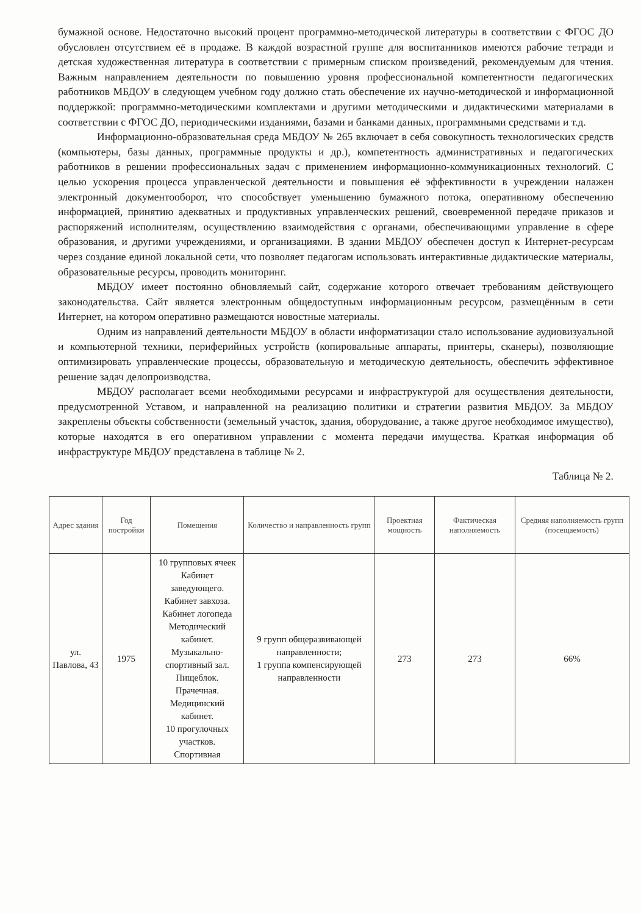бумажной основе. Недостаточно высокий процент программно-методической литературы в соответствии с ФГОС ДО обусловлен отсутствием её в продаже. В каждой возрастной группе для воспитанников имеются рабочие тетради и детская художественная литература в соответствии с примерным списком произведений, рекомендуемым для чтения. Важным направлением деятельности по повышению уровня профессиональной компетентности педагогических работников МБДОУ в следующем учебном году должно стать обеспечение их научно-методической и информационной поддержкой: программно-методическими комплектами и другими методическими и дидактическими материалами в соответствии с ФГОС ДО, периодическими изданиями, базами и банками данных, программными средствами и т.д.
Информационно-образовательная среда МБДОУ № 265 включает в себя совокупность технологических средств (компьютеры, базы данных, программные продукты и др.), компетентность административных и педагогических работников в решении профессиональных задач с применением информационно-коммуникационных технологий. С целью ускорения процесса управленческой деятельности и повышения её эффективности в учреждении налажен электронный документооборот, что способствует уменьшению бумажного потока, оперативному обеспечению информацией, принятию адекватных и продуктивных управленческих решений, своевременной передаче приказов и распоряжений исполнителям, осуществлению взаимодействия с органами, обеспечивающими управление в сфере образования, и другими учреждениями, и организациями. В здании МБДОУ обеспечен доступ к Интернет-ресурсам через создание единой локальной сети, что позволяет педагогам использовать интерактивные дидактические материалы, образовательные ресурсы, проводить мониторинг.
МБДОУ имеет постоянно обновляемый сайт, содержание которого отвечает требованиям действующего законодательства. Сайт является электронным общедоступным информационным ресурсом, размещённым в сети Интернет, на котором оперативно размещаются новостные материалы.
Одним из направлений деятельности МБДОУ в области информатизации стало использование аудиовизуальной и компьютерной техники, периферийных устройств (копировальные аппараты, принтеры, сканеры), позволяющие оптимизировать управленческие процессы, образовательную и методическую деятельность, обеспечить эффективное решение задач делопроизводства.
МБДОУ располагает всеми необходимыми ресурсами и инфраструктурой для осуществления деятельности, предусмотренной Уставом, и направленной на реализацию политики и стратегии развития МБДОУ. За МБДОУ закреплены объекты собственности (земельный участок, здания, оборудование, а также другое необходимое имущество), которые находятся в его оперативном управлении с момента передачи имущества. Краткая информация об инфраструктуре МБДОУ представлена в таблице № 2.
Таблица № 2.
| Адрес здания | Год постройки | Помещения | Количество и направленность групп | Проектная мощность | Фактическая наполняемость | Средняя наполняемость групп (посещаемость) |
| --- | --- | --- | --- | --- | --- | --- |
| ул. Павлова, 43 | 1975 | 10 групповых ячеек Кабинет заведующего. Кабинет завхоза. Кабинет логопеда Методический кабинет. Музыкально-спортивный зал. Пищеблок. Прачечная. Медицинский кабинет. 10 прогулочных участков. Спортивная | 9 групп общеразвивающей направленности; 1 группа компенсирующей направленности | 273 | 273 | 66% |